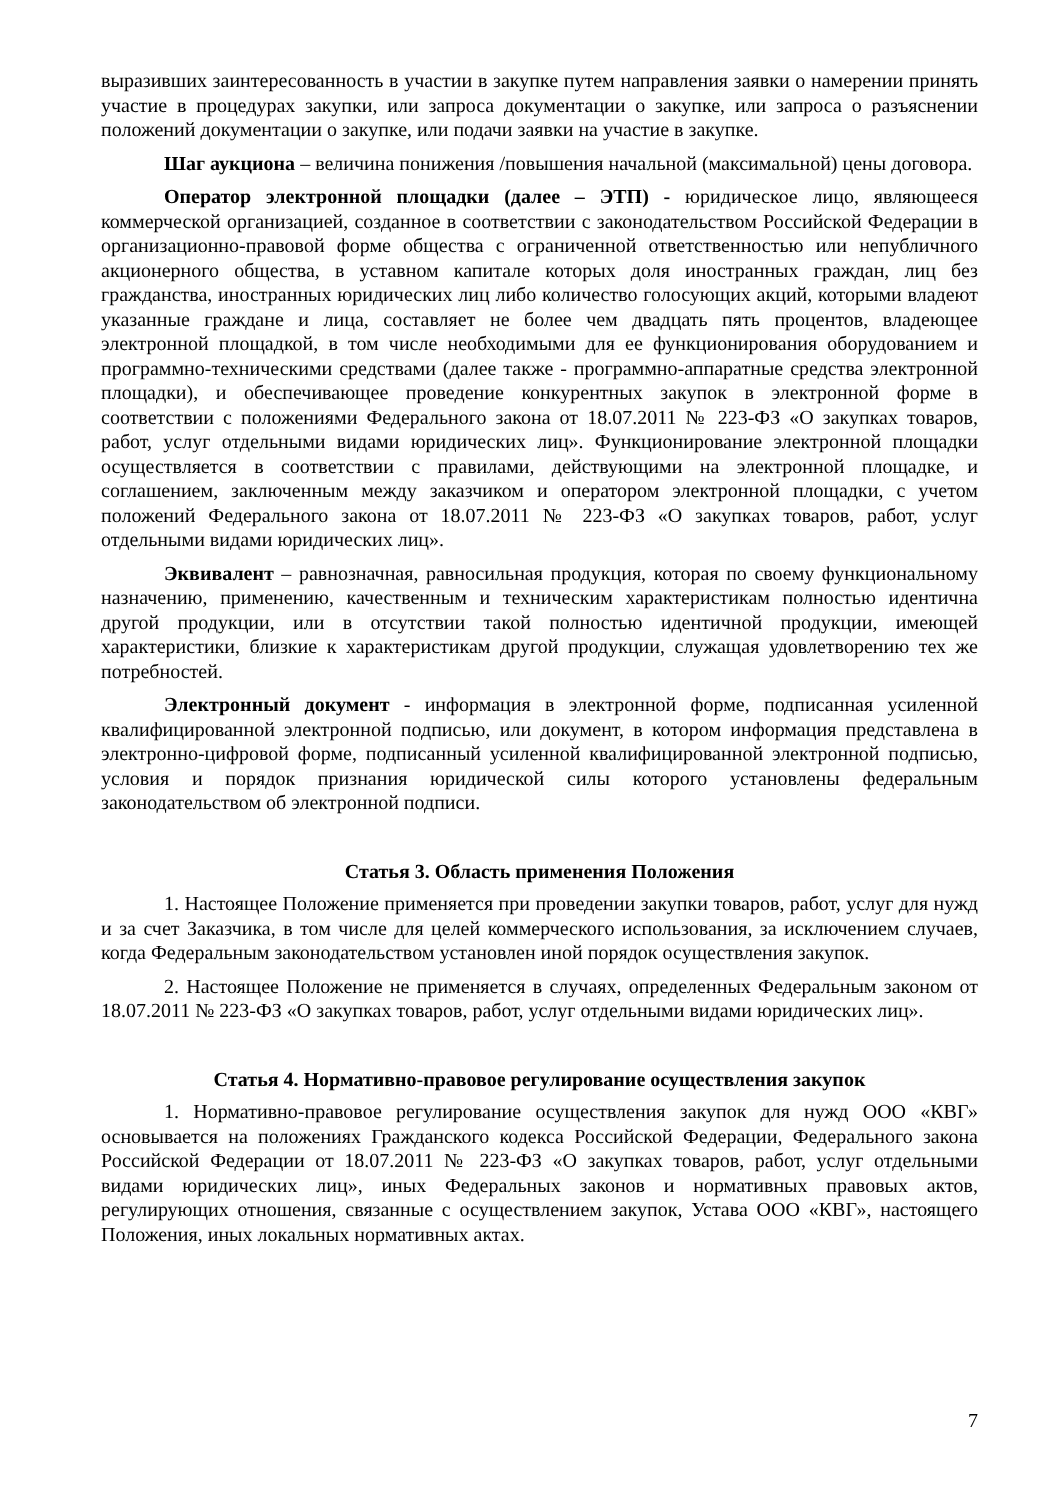выразивших заинтересованность в участии в закупке путем направления заявки о намерении принять участие в процедурах закупки, или запроса документации о закупке, или запроса о разъяснении положений документации о закупке, или подачи заявки на участие в закупке.
Шаг аукциона – величина понижения /повышения начальной (максимальной) цены договора.
Оператор электронной площадки (далее – ЭТП) - юридическое лицо, являющееся коммерческой организацией, созданное в соответствии с законодательством Российской Федерации в организационно-правовой форме общества с ограниченной ответственностью или непубличного акционерного общества, в уставном капитале которых доля иностранных граждан, лиц без гражданства, иностранных юридических лиц либо количество голосующих акций, которыми владеют указанные граждане и лица, составляет не более чем двадцать пять процентов, владеющее электронной площадкой, в том числе необходимыми для ее функционирования оборудованием и программно-техническими средствами (далее также - программно-аппаратные средства электронной площадки), и обеспечивающее проведение конкурентных закупок в электронной форме в соответствии с положениями Федерального закона от 18.07.2011 № 223-ФЗ «О закупках товаров, работ, услуг отдельными видами юридических лиц». Функционирование электронной площадки осуществляется в соответствии с правилами, действующими на электронной площадке, и соглашением, заключенным между заказчиком и оператором электронной площадки, с учетом положений Федерального закона от 18.07.2011 № 223-ФЗ «О закупках товаров, работ, услуг отдельными видами юридических лиц».
Эквивалент – равнозначная, равносильная продукция, которая по своему функциональному назначению, применению, качественным и техническим характеристикам полностью идентична другой продукции, или в отсутствии такой полностью идентичной продукции, имеющей характеристики, близкие к характеристикам другой продукции, служащая удовлетворению тех же потребностей.
Электронный документ - информация в электронной форме, подписанная усиленной квалифицированной электронной подписью, или документ, в котором информация представлена в электронно-цифровой форме, подписанный усиленной квалифицированной электронной подписью, условия и порядок признания юридической силы которого установлены федеральным законодательством об электронной подписи.
Статья 3. Область применения Положения
1. Настоящее Положение применяется при проведении закупки товаров, работ, услуг для нужд и за счет Заказчика, в том числе для целей коммерческого использования, за исключением случаев, когда Федеральным законодательством установлен иной порядок осуществления закупок.
2. Настоящее Положение не применяется в случаях, определенных Федеральным законом от 18.07.2011 № 223-ФЗ «О закупках товаров, работ, услуг отдельными видами юридических лиц».
Статья 4. Нормативно-правовое регулирование осуществления закупок
1. Нормативно-правовое регулирование осуществления закупок для нужд ООО «КВГ» основывается на положениях Гражданского кодекса Российской Федерации, Федерального закона Российской Федерации от 18.07.2011 № 223-ФЗ «О закупках товаров, работ, услуг отдельными видами юридических лиц», иных Федеральных законов и нормативных правовых актов, регулирующих отношения, связанные с осуществлением закупок, Устава ООО «КВГ», настоящего Положения, иных локальных нормативных актах.
7